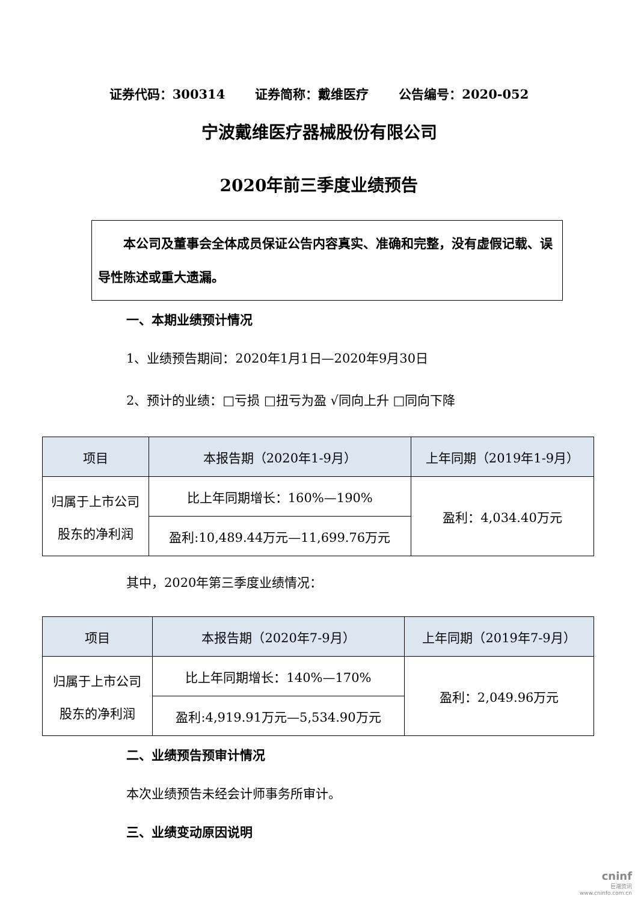证券代码：300314 证券简称：戴维医疗 公告编号：2020-052
宁波戴维医疗器械股份有限公司
2020年前三季度业绩预告
  本公司及董事会全体成员保证公告内容真实、准确和完整，没有虚假记载、误导性陈述或重大遗漏。
一、本期业绩预计情况
1、业绩预告期间：2020年1月1日—2020年9月30日
2、预计的业绩：□亏损 □扭亏为盈 √同向上升 □同向下降
| 项目 | 本报告期（2020年1-9月） | 上年同期（2019年1-9月） |
| --- | --- | --- |
| 归属于上市公司 股东的净利润 | 比上年同期增长：160%—190% | 盈利：4,034.40万元 |
| | 盈利:10,489.44万元—11,699.76万元 | |
其中，2020年第三季度业绩情况：
| 项目 | 本报告期（2020年7-9月） | 上年同期（2019年7-9月） |
| --- | --- | --- |
| 归属于上市公司 股东的净利润 | 比上年同期增长：140%—170% | 盈利：2,049.96万元 |
| | 盈利:4,919.91万元—5,534.90万元 | |
二、业绩预告预审计情况
本次业绩预告未经会计师事务所审计。
三、业绩变动原因说明
cninf
巨潮资讯
www.cninfo.com.cn